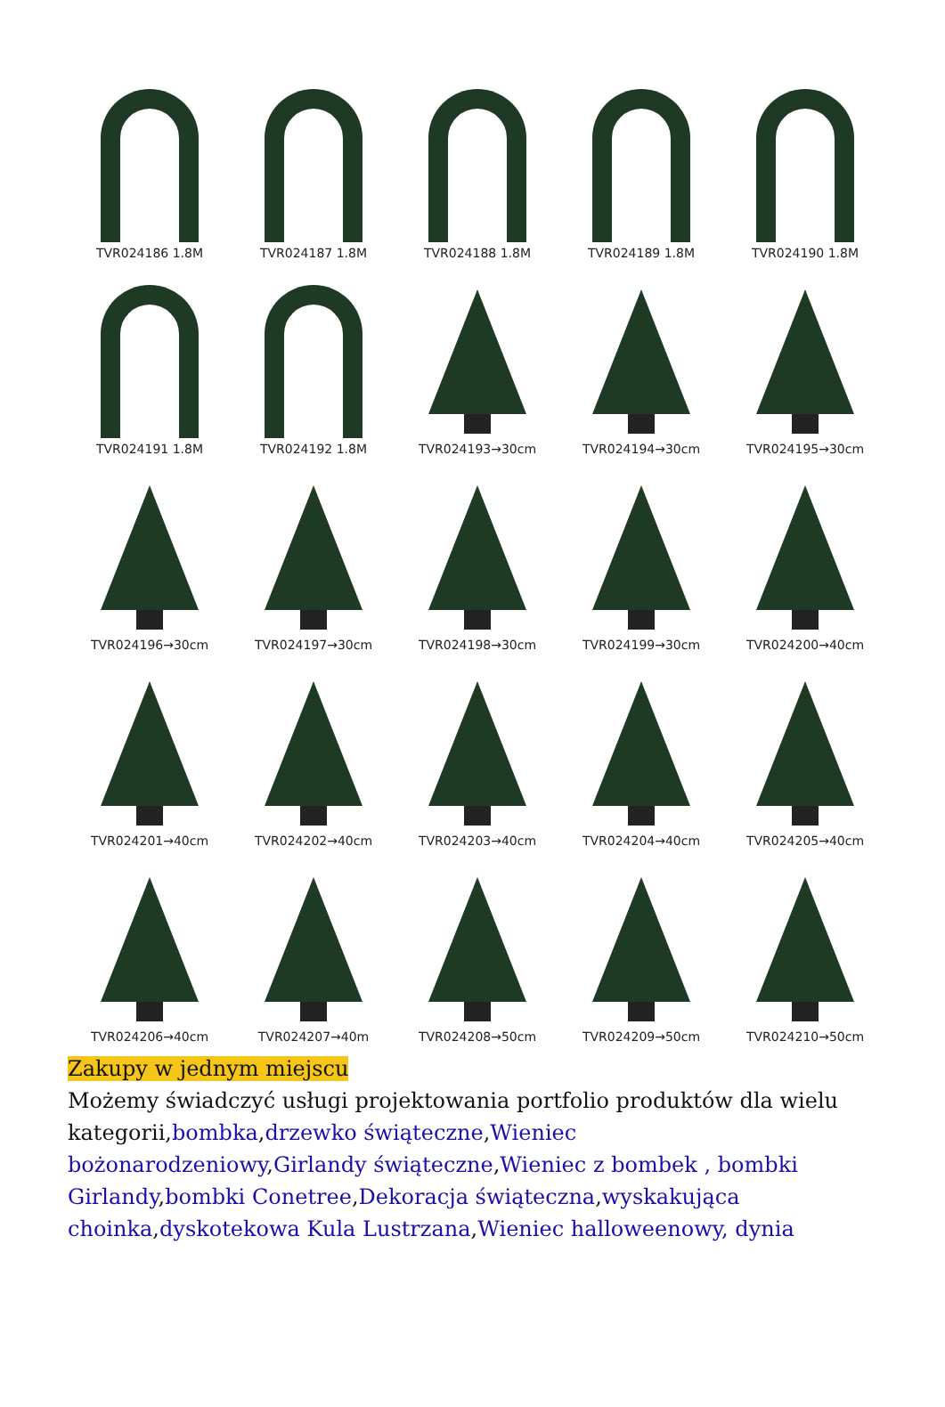TVR024186 1.8M
TVR024187 1.8M
TVR024188 1.8M
TVR024189 1.8M
TVR024190 1.8M
TVR024191 1.8M
TVR024192 1.8M
TVR024193→30cm
TVR024194→30cm
TVR024195→30cm
TVR024196→30cm
TVR024197→30cm
TVR024198→30cm
TVR024199→30cm
TVR024200→40cm
TVR024201→40cm
TVR024202→40cm
TVR024203→40cm
TVR024204→40cm
TVR024205→40cm
TVR024206→40cm
TVR024207→40m
TVR024208→50cm
TVR024209→50cm
TVR024210→50cm
Zakupy w jednym miejscu
Możemy świadczyć usługi projektowania portfolio produktów dla wielu kategorii,bombka,drzewko świąteczne,Wieniec bożonarodzeniowy,Girlandy świąteczne,Wieniec z bombek , bombki Girlandy,bombki Conetree,Dekoracja świąteczna,wyskakująca choinka,dyskotekowa Kula Lustrzana,Wieniec halloweenowy, dynia